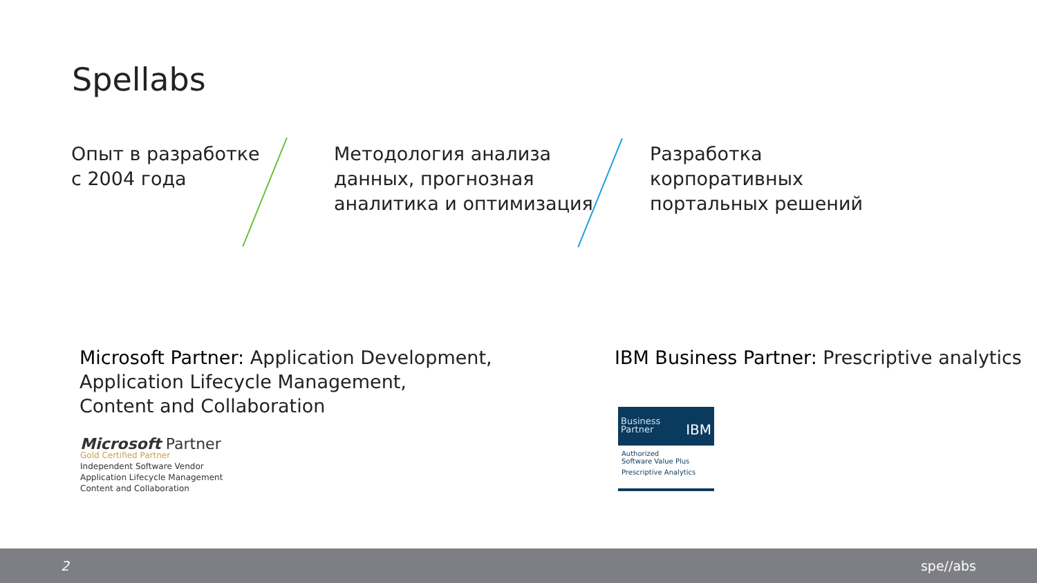Spellabs
Опыт в разработке
с 2004 года
Методология анализа
данных, прогнозная
аналитика и оптимизация
Разработка
корпоративных
портальных решений
Microsoft Partner: Application Development,
Application Lifecycle Management,
Content and Collaboration
IBM Business Partner: Prescriptive analytics
Microsoft Partner
Gold Certified Partner
Independent Software Vendor
Application Lifecycle Management
Content and Collaboration
Business
Partner IBM
Authorized
Software Value Plus
Prescriptive Analytics
2 spe//abs